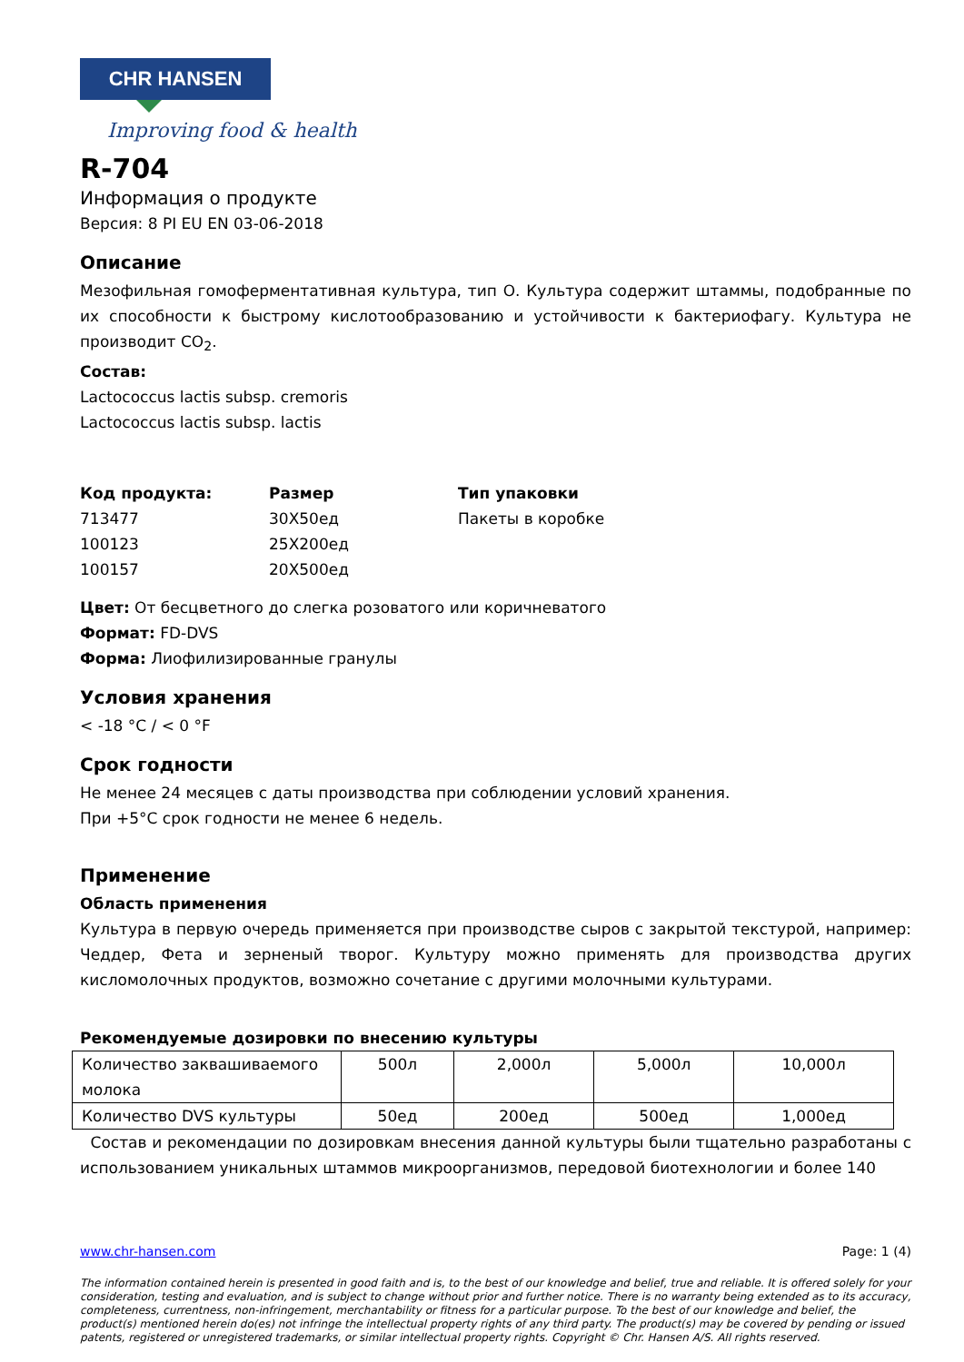CHR HANSEN
Improving food & health
R-704
Информация о продукте
Версия: 8 PI EU EN 03-06-2018
Описание
Мезофильная гомоферментативная культура, тип О. Культура содержит штаммы, подобранные по их способности к быстрому кислотообразованию и устойчивости к бактериофагу. Культура не производит CO<sub>2</sub>.
Состав:
Lactococcus lactis subsp. cremoris
Lactococcus lactis subsp. lactis
| Код продукта: | Размер | Тип упаковки |
| 713477 | 30X50ед | Пакеты в коробке |
| 100123 | 25X200ед | |
| 100157 | 20X500ед | |
Цвет: От бесцветного до слегка розоватого или коричневатого
Формат: FD-DVS
Форма: Лиофилизированные гранулы
Условия хранения
< -18 °C / < 0 °F
Срок годности
Не менее 24 месяцев с даты производства при соблюдении условий хранения.
При +5°C срок годности не менее 6 недель.
Применение
Область применения
Культура в первую очередь применяется при производстве сыров с закрытой текстурой, например: Чеддер, Фета и зерненый творог. Культуру можно применять для производства других кисломолочных продуктов, возможно сочетание с другими молочными культурами.
Рекомендуемые дозировки по внесению культуры
| Количество заквашиваемого молока | 500л | 2,000л | 5,000л | 10,000л |
| Количество DVS культуры | 50ед | 200ед | 500ед | 1,000ед |
Состав и рекомендации по дозировкам внесения данной культуры были тщательно разработаны с использованием уникальных штаммов микроорганизмов, передовой биотехнологии и более 140
www.chr-hansen.com Page: 1 (4)
The information contained herein is presented in good faith and is, to the best of our knowledge and belief, true and reliable. It is offered solely for your consideration, testing and evaluation, and is subject to change without prior and further notice. There is no warranty being extended as to its accuracy, completeness, currentness, non-infringement, merchantability or fitness for a particular purpose. To the best of our knowledge and belief, the product(s) mentioned herein do(es) not infringe the intellectual property rights of any third party. The product(s) may be covered by pending or issued patents, registered or unregistered trademarks, or similar intellectual property rights. Copyright © Chr. Hansen A/S. All rights reserved.